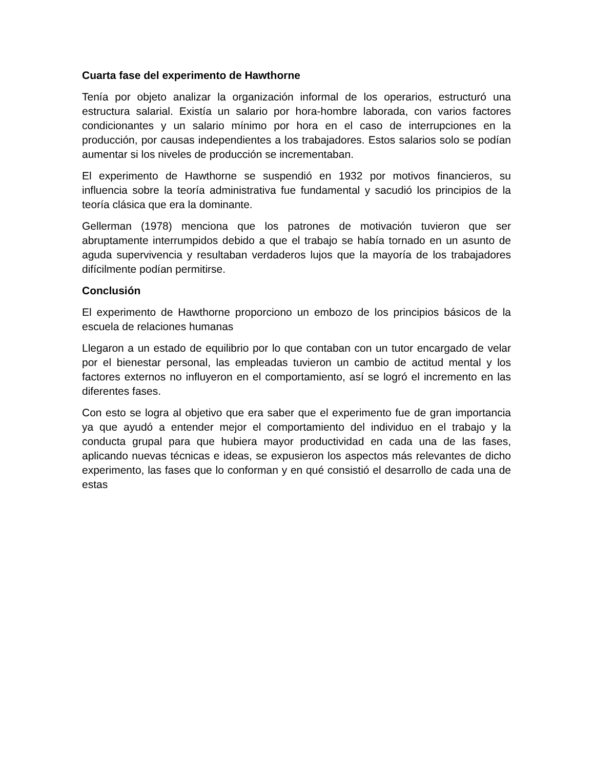Cuarta fase del experimento de Hawthorne
Tenía por objeto analizar la organización informal de los operarios, estructuró una estructura salarial. Existía un salario por hora-hombre laborada, con varios factores condicionantes y un salario mínimo por hora en el caso de interrupciones en la producción, por causas independientes a los trabajadores. Estos salarios solo se podían aumentar si los niveles de producción se incrementaban.
El experimento de Hawthorne se suspendió en 1932 por motivos financieros, su influencia sobre la teoría administrativa fue fundamental y sacudió los principios de la teoría clásica que era la dominante.
Gellerman (1978) menciona que los patrones de motivación tuvieron que ser abruptamente interrumpidos debido a que el trabajo se había tornado en un asunto de aguda supervivencia y resultaban verdaderos lujos que la mayoría de los trabajadores difícilmente podían permitirse.
Conclusión
El experimento de Hawthorne proporciono un embozo de los principios básicos de la escuela de relaciones humanas
Llegaron a un estado de equilibrio por lo que contaban con un tutor encargado de velar por el bienestar personal, las empleadas tuvieron un cambio de actitud mental y los factores externos no influyeron en el comportamiento, así se logró el incremento en las diferentes fases.
Con esto se logra al objetivo que era saber que el experimento fue de gran importancia ya que ayudó a entender mejor el comportamiento del individuo en el trabajo y la conducta grupal para que hubiera mayor productividad en cada una de las fases, aplicando nuevas técnicas e ideas, se expusieron los aspectos más relevantes de dicho experimento, las fases que lo conforman y en qué consistió el desarrollo de cada una de estas